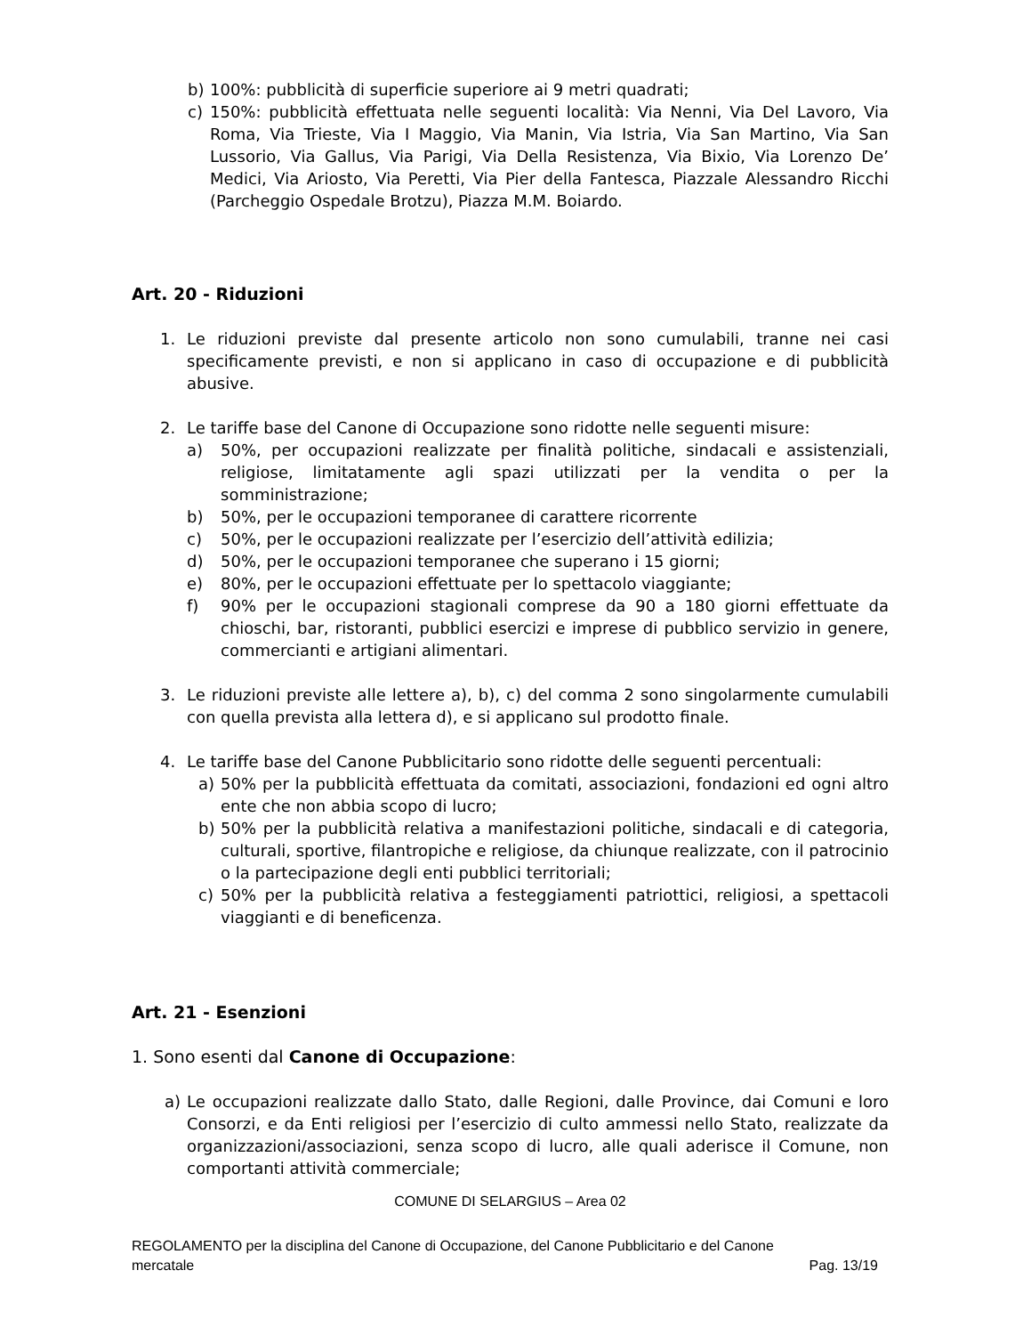b) 100%: pubblicità di superficie superiore ai 9 metri quadrati;
c) 150%: pubblicità effettuata nelle seguenti località: Via Nenni, Via Del Lavoro, Via Roma, Via Trieste, Via I Maggio, Via Manin, Via Istria, Via San Martino, Via San Lussorio, Via Gallus, Via Parigi, Via Della Resistenza, Via Bixio, Via Lorenzo De’ Medici, Via Ariosto, Via Peretti, Via Pier della Fantesca, Piazzale Alessandro Ricchi (Parcheggio Ospedale Brotzu), Piazza M.M. Boiardo.
Art. 20 - Riduzioni
1. Le riduzioni previste dal presente articolo non sono cumulabili, tranne nei casi specificamente previsti, e non si applicano in caso di occupazione e di pubblicità abusive.
2. Le tariffe base del Canone di Occupazione sono ridotte nelle seguenti misure:
a) 50%, per occupazioni realizzate per finalità politiche, sindacali e assistenziali, religiose, limitatamente agli spazi utilizzati per la vendita o per la somministrazione;
b) 50%, per le occupazioni temporanee di carattere ricorrente
c) 50%, per le occupazioni realizzate per l’esercizio dell’attività edilizia;
d) 50%, per le occupazioni temporanee che superano i 15 giorni;
e) 80%, per le occupazioni effettuate per lo spettacolo viaggiante;
f) 90% per le occupazioni stagionali comprese da 90 a 180 giorni effettuate da chioschi, bar, ristoranti, pubblici esercizi e imprese di pubblico servizio in genere, commercianti e artigiani alimentari.
3. Le riduzioni previste alle lettere a), b), c) del comma 2 sono singolarmente cumulabili con quella prevista alla lettera d), e si applicano sul prodotto finale.
4. Le tariffe base del Canone Pubblicitario sono ridotte delle seguenti percentuali:
a) 50% per la pubblicità effettuata da comitati, associazioni, fondazioni ed ogni altro ente che non abbia scopo di lucro;
b) 50% per la pubblicità relativa a manifestazioni politiche, sindacali e di categoria, culturali, sportive, filantropiche e religiose, da chiunque realizzate, con il patrocinio o la partecipazione degli enti pubblici territoriali;
c) 50% per la pubblicità relativa a festeggiamenti patriottici, religiosi, a spettacoli viaggianti e di beneficenza.
Art. 21 - Esenzioni
1. Sono esenti dal Canone di Occupazione:
a) Le occupazioni realizzate dallo Stato, dalle Regioni, dalle Province, dai Comuni e loro Consorzi, e da Enti religiosi per l’esercizio di culto ammessi nello Stato, realizzate da organizzazioni/associazioni, senza scopo di lucro, alle quali aderisce il Comune, non comportanti attività commerciale;
COMUNE DI SELARGIUS – Area 02
REGOLAMENTO per la disciplina del Canone di Occupazione, del Canone Pubblicitario e del Canone
mercatale Pag. 13/19